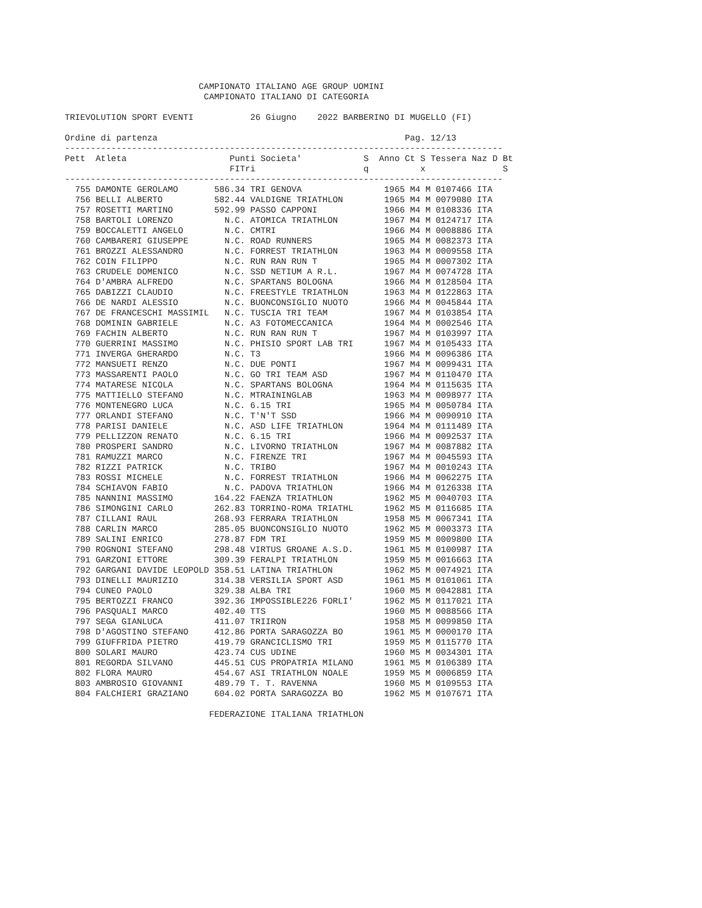CAMPIONATO ITALIANO AGE GROUP UOMINI
                           CAMPIONATO ITALIANO DI CATEGORIA

TRIEVOLUTION SPORT EVENTI           26 Giugno    2022 BARBERINO DI MUGELLO (FI)

Ordine di partenza                                                Pag. 12/13
-------------------------------------------------------------------------------------
Pett  Atleta                    Punti Societa'            S  Anno Ct S Tessera Naz D Bt
                                FITri                     q          x               S
-------------------------------------------------------------------------------------
  755 DAMONTE GEROLAMO       586.34 TRI GENOVA                1965 M4 M 0107466 ITA
  756 BELLI ALBERTO          582.44 VALDIGNE TRIATHLON        1965 M4 M 0079080 ITA
  757 ROSETTI MARTINO        592.99 PASSO CAPPONI             1966 M4 M 0108336 ITA
  758 BARTOLI LORENZO          N.C. ATOMICA TRIATHLON         1967 M4 M 0124717 ITA
  759 BOCCALETTI ANGELO        N.C. CMTRI                     1966 M4 M 0008886 ITA
  760 CAMBARERI GIUSEPPE       N.C. ROAD RUNNERS              1965 M4 M 0082373 ITA
  761 BROZZI ALESSANDRO        N.C. FORREST TRIATHLON         1963 M4 M 0009558 ITA
  762 COIN FILIPPO             N.C. RUN RAN RUN T             1965 M4 M 0007302 ITA
  763 CRUDELE DOMENICO         N.C. SSD NETIUM A R.L.         1967 M4 M 0074728 ITA
  764 D'AMBRA ALFREDO          N.C. SPARTANS BOLOGNA          1966 M4 M 0128504 ITA
  765 DABIZZI CLAUDIO          N.C. FREESTYLE TRIATHLON       1963 M4 M 0122863 ITA
  766 DE NARDI ALESSIO         N.C. BUONCONSIGLIO NUOTO       1966 M4 M 0045844 ITA
  767 DE FRANCESCHI MASSIMIL   N.C. TUSCIA TRI TEAM           1967 M4 M 0103854 ITA
  768 DOMININ GABRIELE         N.C. A3 FOTOMECCANICA          1964 M4 M 0002546 ITA
  769 FACHIN ALBERTO           N.C. RUN RAN RUN T             1967 M4 M 0103997 ITA
  770 GUERRINI MASSIMO         N.C. PHISIO SPORT LAB TRI      1967 M4 M 0105433 ITA
  771 INVERGA GHERARDO         N.C. T3                        1966 M4 M 0096386 ITA
  772 MANSUETI RENZO           N.C. DUE PONTI                 1967 M4 M 0099431 ITA
  773 MASSARENTI PAOLO         N.C. GO TRI TEAM ASD           1967 M4 M 0110470 ITA
  774 MATARESE NICOLA          N.C. SPARTANS BOLOGNA          1964 M4 M 0115635 ITA
  775 MATTIELLO STEFANO        N.C. MTRAININGLAB              1963 M4 M 0098977 ITA
  776 MONTENEGRO LUCA          N.C. 6.15 TRI                  1965 M4 M 0050784 ITA
  777 ORLANDI STEFANO          N.C. T'N'T SSD                 1966 M4 M 0090910 ITA
  778 PARISI DANIELE           N.C. ASD LIFE TRIATHLON        1964 M4 M 0111489 ITA
  779 PELLIZZON RENATO         N.C. 6.15 TRI                  1966 M4 M 0092537 ITA
  780 PROSPERI SANDRO          N.C. LIVORNO TRIATHLON         1967 M4 M 0087882 ITA
  781 RAMUZZI MARCO            N.C. FIRENZE TRI               1967 M4 M 0045593 ITA
  782 RIZZI PATRICK            N.C. TRIBO                     1967 M4 M 0010243 ITA
  783 ROSSI MICHELE            N.C. FORREST TRIATHLON         1966 M4 M 0062275 ITA
  784 SCHIAVON FABIO           N.C. PADOVA TRIATHLON          1966 M4 M 0126338 ITA
  785 NANNINI MASSIMO        164.22 FAENZA TRIATHLON          1962 M5 M 0040703 ITA
  786 SIMONGINI CARLO        262.83 TORRINO-ROMA TRIATHL      1962 M5 M 0116685 ITA
  787 CILLANI RAUL           268.93 FERRARA TRIATHLON         1958 M5 M 0067341 ITA
  788 CARLIN MARCO           285.05 BUONCONSIGLIO NUOTO       1962 M5 M 0003373 ITA
  789 SALINI ENRICO          278.87 FDM TRI                   1959 M5 M 0009800 ITA
  790 ROGNONI STEFANO        298.48 VIRTUS GROANE A.S.D.      1961 M5 M 0100987 ITA
  791 GARZONI ETTORE         309.39 FERALPI TRIATHLON         1959 M5 M 0016663 ITA
  792 GARGANI DAVIDE LEOPOLD 358.51 LATINA TRIATHLON          1962 M5 M 0074921 ITA
  793 DINELLI MAURIZIO       314.38 VERSILIA SPORT ASD        1961 M5 M 0101061 ITA
  794 CUNEO PAOLO            329.38 ALBA TRI                  1960 M5 M 0042881 ITA
  795 BERTOZZI FRANCO        392.36 IMPOSSIBLE226 FORLI'      1962 M5 M 0117021 ITA
  796 PASQUALI MARCO         402.40 TTS                       1960 M5 M 0088566 ITA
  797 SEGA GIANLUCA          411.07 TRIIRON                   1958 M5 M 0099850 ITA
  798 D'AGOSTINO STEFANO     412.86 PORTA SARAGOZZA BO        1961 M5 M 0000170 ITA
  799 GIUFFRIDA PIETRO       419.79 GRANCICLISMO TRI          1959 M5 M 0115770 ITA
  800 SOLARI MAURO           423.74 CUS UDINE                 1960 M5 M 0034301 ITA
  801 REGORDA SILVANO        445.51 CUS PROPATRIA MILANO      1961 M5 M 0106389 ITA
  802 FLORA MAURO            454.67 ASI TRIATHLON NOALE       1959 M5 M 0006859 ITA
  803 AMBROSIO GIOVANNI      489.79 T. T. RAVENNA             1960 M5 M 0109553 ITA
  804 FALCHIERI GRAZIANO     604.02 PORTA SARAGOZZA BO        1962 M5 M 0107671 ITA

                            FEDERAZIONE ITALIANA TRIATHLON